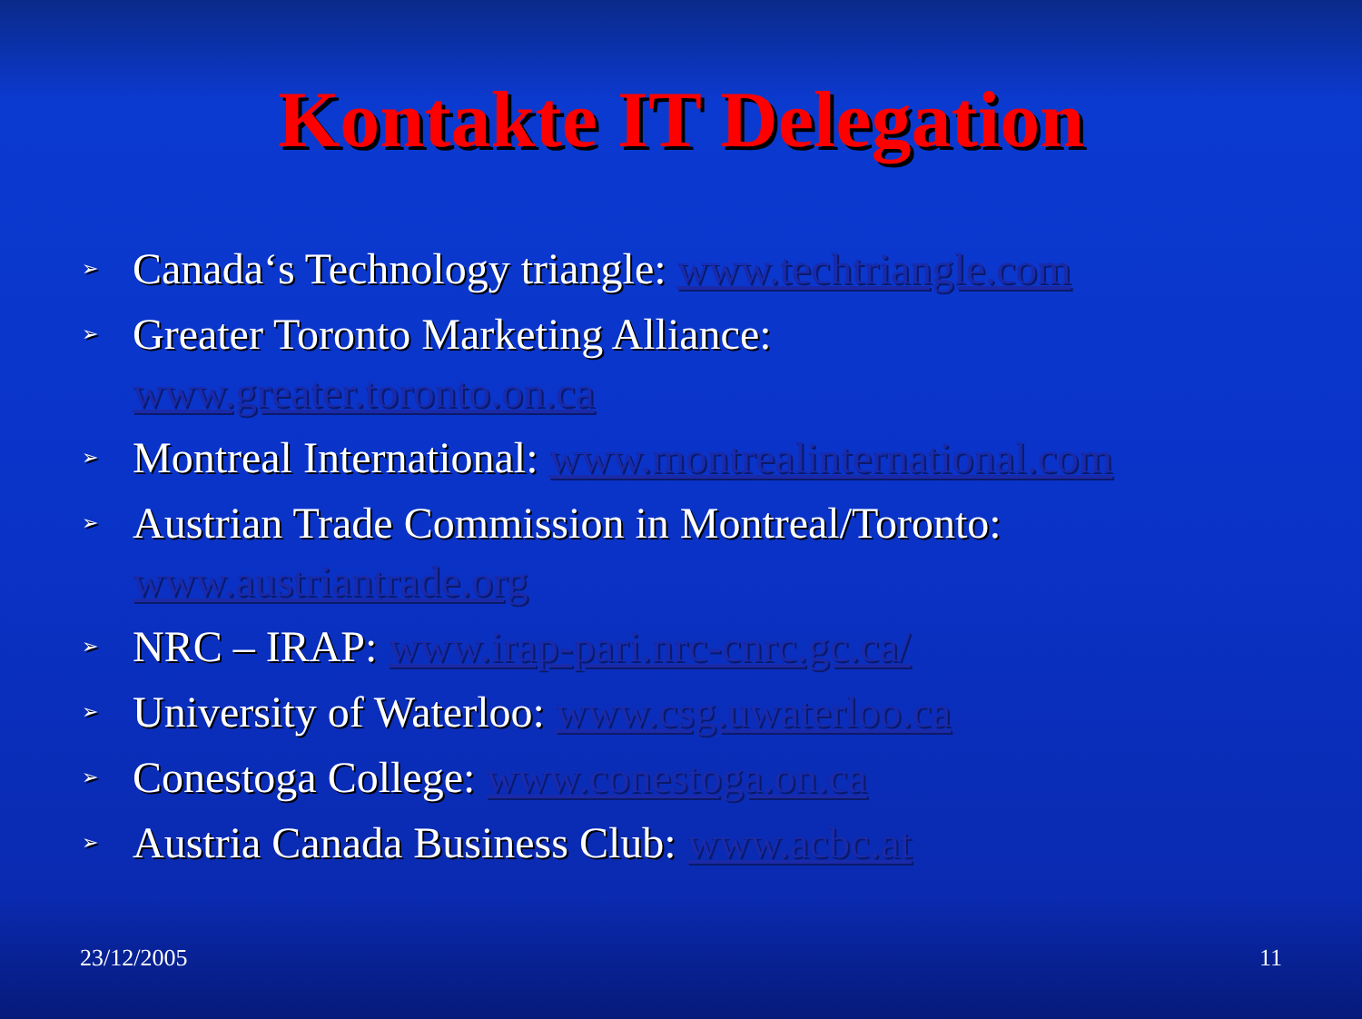Kontakte IT Delegation
➢ Canada‘s Technology triangle: www.techtriangle.com
➢ Greater Toronto Marketing Alliance:
www.greater.toronto.on.ca
➢ Montreal International: www.montrealinternational.com
➢ Austrian Trade Commission in Montreal/Toronto:
www.austriantrade.org
➢ NRC – IRAP: www.irap-pari.nrc-cnrc.gc.ca/
➢ University of Waterloo: www.csg.uwaterloo.ca
➢ Conestoga College: www.conestoga.on.ca
➢ Austria Canada Business Club: www.acbc.at
23/12/2005 11